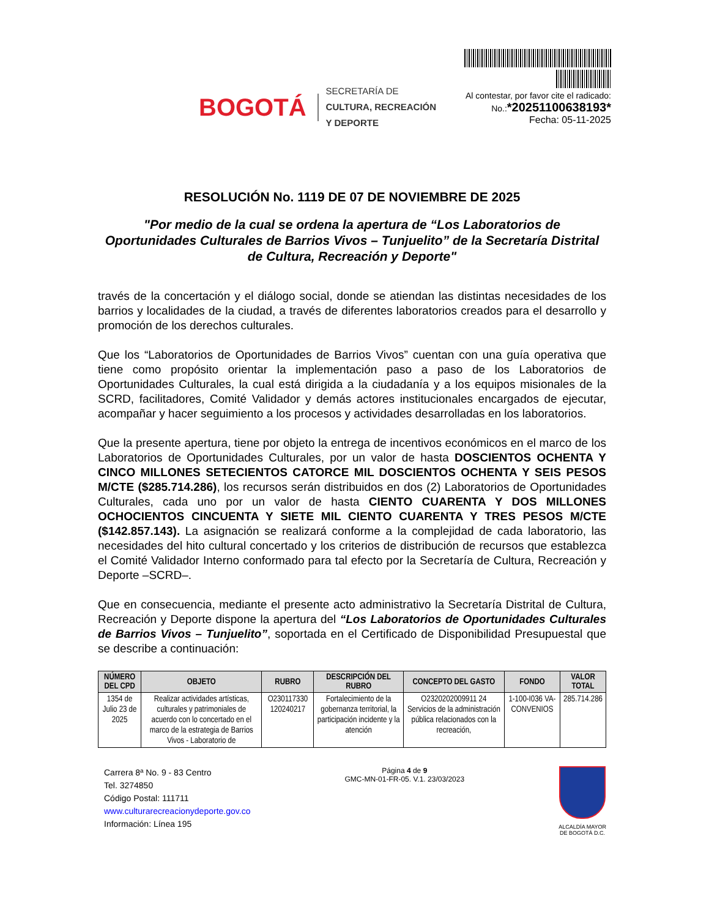BOGOTÁ
SECRETARÍA DE
CULTURA, RECREACIÓN
Y DEPORTE
Al contestar, por favor cite el radicado:
No.:*20251100638193*
Fecha: 05-11-2025
RESOLUCIÓN No. 1119 DE 07 DE NOVIEMBRE DE 2025
"Por medio de la cual se ordena la apertura de “Los Laboratorios de Oportunidades Culturales de Barrios Vivos – Tunjuelito” de la Secretaría Distrital de Cultura, Recreación y Deporte"
través de la concertación y el diálogo social, donde se atiendan las distintas necesidades de los barrios y localidades de la ciudad, a través de diferentes laboratorios creados para el desarrollo y promoción de los derechos culturales.
Que los “Laboratorios de Oportunidades de Barrios Vivos” cuentan con una guía operativa que tiene como propósito orientar la implementación paso a paso de los Laboratorios de Oportunidades Culturales, la cual está dirigida a la ciudadanía y a los equipos misionales de la SCRD, facilitadores, Comité Validador y demás actores institucionales encargados de ejecutar, acompañar y hacer seguimiento a los procesos y actividades desarrolladas en los laboratorios.
Que la presente apertura, tiene por objeto la entrega de incentivos económicos en el marco de los Laboratorios de Oportunidades Culturales, por un valor de hasta DOSCIENTOS OCHENTA Y CINCO MILLONES SETECIENTOS CATORCE MIL DOSCIENTOS OCHENTA Y SEIS PESOS M/CTE ($285.714.286), los recursos serán distribuidos en dos (2) Laboratorios de Oportunidades Culturales, cada uno por un valor de hasta CIENTO CUARENTA Y DOS MILLONES OCHOCIENTOS CINCUENTA Y SIETE MIL CIENTO CUARENTA Y TRES PESOS M/CTE ($142.857.143). La asignación se realizará conforme a la complejidad de cada laboratorio, las necesidades del hito cultural concertado y los criterios de distribución de recursos que establezca el Comité Validador Interno conformado para tal efecto por la Secretaría de Cultura, Recreación y Deporte –SCRD–.
Que en consecuencia, mediante el presente acto administrativo la Secretaría Distrital de Cultura, Recreación y Deporte dispone la apertura del “Los Laboratorios de Oportunidades Culturales de Barrios Vivos – Tunjuelito”, soportada en el Certificado de Disponibilidad Presupuestal que se describe a continuación:
| NÚMERO DEL CPD | OBJETO | RUBRO | DESCRIPCIÓN DEL RUBRO | CONCEPTO DEL GASTO | FONDO | VALOR TOTAL |
| --- | --- | --- | --- | --- | --- | --- |
| 1354 de Julio 23 de 2025 | Realizar actividades artísticas, culturales y patrimoniales de acuerdo con lo concertado en el marco de la estrategia de Barrios Vivos - Laboratorio de | O230117330 120240217 | Fortalecimiento de la gobernanza territorial, la participación incidente y la atención | O2320202009911 24 Servicios de la administración pública relacionados con la recreación, | 1-100-I036 VA-CONVENIOS | 285.714.286 |
Carrera 8ª No. 9 - 83 Centro
Tel. 3274850
Código Postal: 111711
www.culturarecreacionydeporte.gov.co
Información: Línea 195
Página 4 de 9
GMC-MN-01-FR-05. V.1. 23/03/2023
ALCALDÍA MAYOR
DE BOGOTÁ D.C.